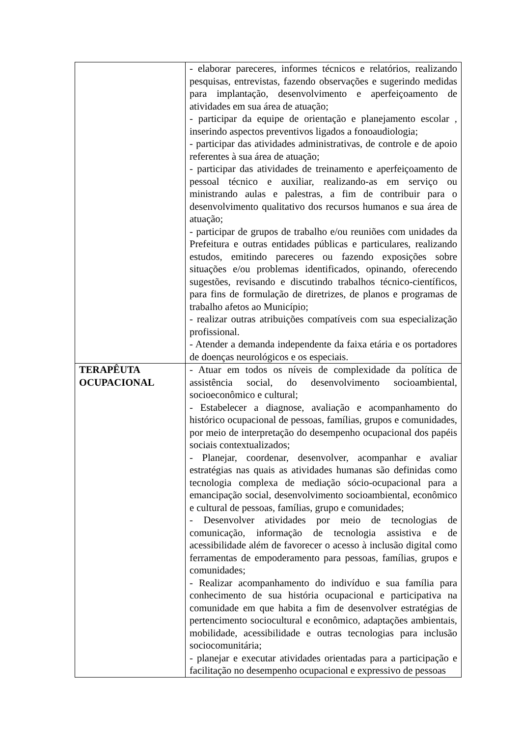| | - elaborar pareceres, informes técnicos e relatórios, realizando pesquisas, entrevistas, fazendo observações e sugerindo medidas para implantação, desenvolvimento e aperfeiçoamento de atividades em sua área de atuação; - participar da equipe de orientação e planejamento escolar , inserindo aspectos preventivos ligados a fonoaudiologia; - participar das atividades administrativas, de controle e de apoio referentes à sua área de atuação; - participar das atividades de treinamento e aperfeiçoamento de pessoal técnico e auxiliar, realizando-as em serviço ou ministrando aulas e palestras, a fim de contribuir para o desenvolvimento qualitativo dos recursos humanos e sua área de atuação; - participar de grupos de trabalho e/ou reuniões com unidades da Prefeitura e outras entidades públicas e particulares, realizando estudos, emitindo pareceres ou fazendo exposições sobre situações e/ou problemas identificados, opinando, oferecendo sugestões, revisando e discutindo trabalhos técnico-científicos, para fins de formulação de diretrizes, de planos e programas de trabalho afetos ao Município; - realizar outras atribuições compatíveis com sua especialização profissional. - Atender a demanda independente da faixa etária e os portadores de doenças neurológicos e os especiais. |
| TERAPÊUTA OCUPACIONAL | - Atuar em todos os níveis de complexidade da política de assistência social, do desenvolvimento socioambiental, socioeconômico e cultural; - Estabelecer a diagnose, avaliação e acompanhamento do histórico ocupacional de pessoas, famílias, grupos e comunidades, por meio de interpretação do desempenho ocupacional dos papéis sociais contextualizados; - Planejar, coordenar, desenvolver, acompanhar e avaliar estratégias nas quais as atividades humanas são definidas como tecnologia complexa de mediação sócio-ocupacional para a emancipação social, desenvolvimento socioambiental, econômico e cultural de pessoas, famílias, grupo e comunidades; - Desenvolver atividades por meio de tecnologias de comunicação, informação de tecnologia assistiva e de acessibilidade além de favorecer o acesso à inclusão digital como ferramentas de empoderamento para pessoas, famílias, grupos e comunidades; - Realizar acompanhamento do indivíduo e sua família para conhecimento de sua história ocupacional e participativa na comunidade em que habita a fim de desenvolver estratégias de pertencimento sociocultural e econômico, adaptações ambientais, mobilidade, acessibilidade e outras tecnologias para inclusão sociocomunitária; - planejar e executar atividades orientadas para a participação e facilitação no desempenho ocupacional e expressivo de pessoas |